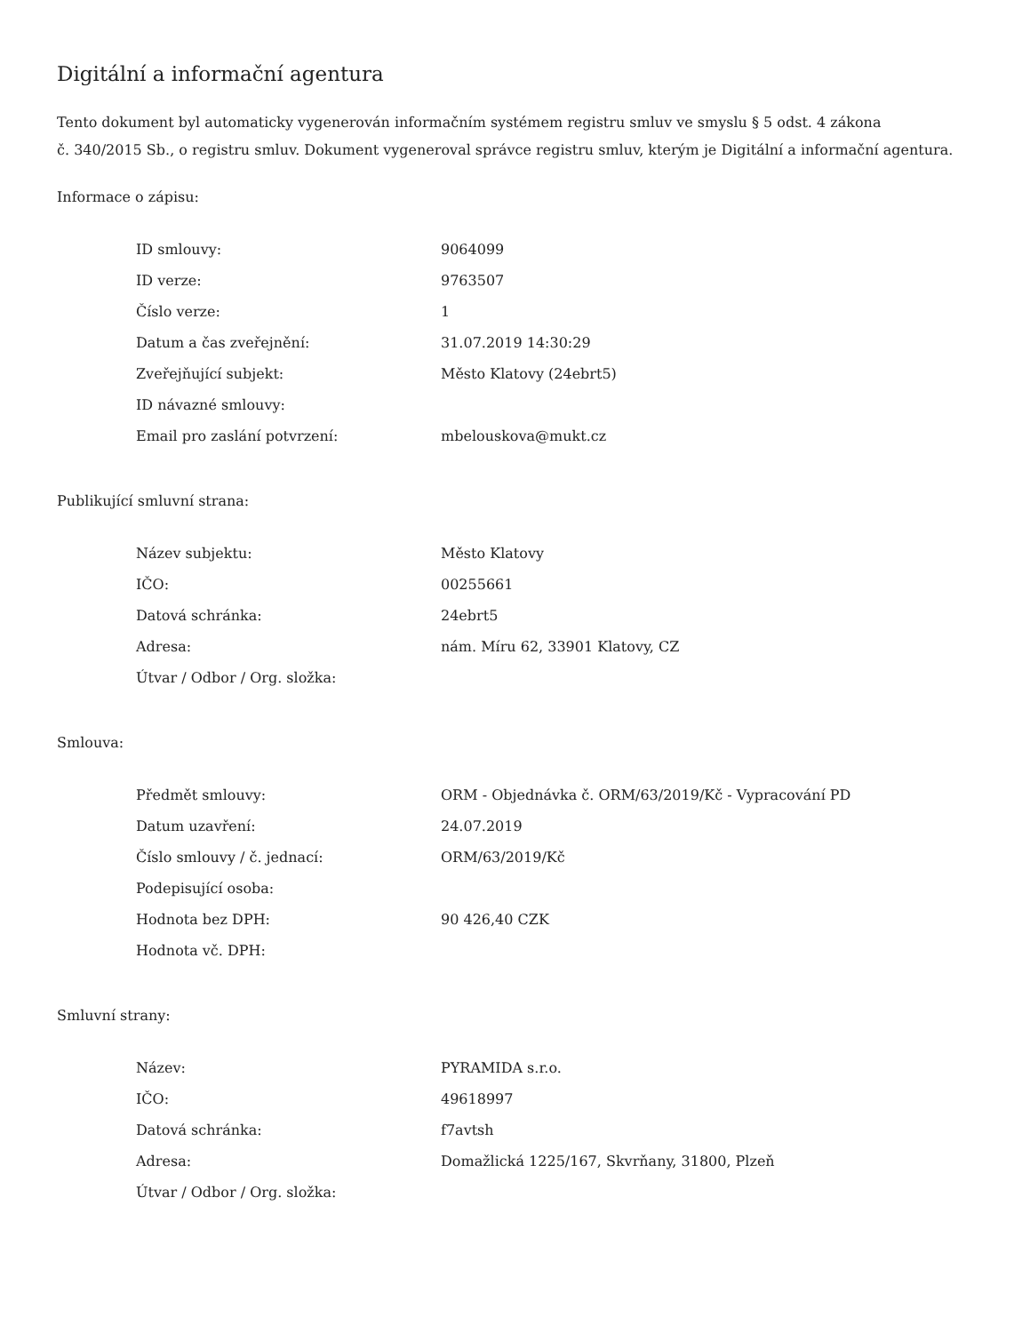Digitální a informační agentura
Tento dokument byl automaticky vygenerován informačním systémem registru smluv ve smyslu § 5 odst. 4 zákona
č. 340/2015 Sb., o registru smluv. Dokument vygeneroval správce registru smluv, kterým je Digitální a informační agentura.
Informace o zápisu:
| ID smlouvy: | 9064099 |
| ID verze: | 9763507 |
| Číslo verze: | 1 |
| Datum a čas zveřejnění: | 31.07.2019 14:30:29 |
| Zveřejňující subjekt: | Město Klatovy (24ebrt5) |
| ID návazné smlouvy: | |
| Email pro zaslání potvrzení: | mbelouskova@mukt.cz |
Publikující smluvní strana:
| Název subjektu: | Město Klatovy |
| IČO: | 00255661 |
| Datová schránka: | 24ebrt5 |
| Adresa: | nám. Míru 62, 33901 Klatovy, CZ |
| Útvar / Odbor / Org. složka: | |
Smlouva:
| Předmět smlouvy: | ORM - Objednávka č. ORM/63/2019/Kč - Vypracování PD |
| Datum uzavření: | 24.07.2019 |
| Číslo smlouvy / č. jednací: | ORM/63/2019/Kč |
| Podepisující osoba: | |
| Hodnota bez DPH: | 90 426,40 CZK |
| Hodnota vč. DPH: | |
Smluvní strany:
| Název: | PYRAMIDA s.r.o. |
| IČO: | 49618997 |
| Datová schránka: | f7avtsh |
| Adresa: | Domažlická 1225/167, Skvrňany, 31800, Plzeň |
| Útvar / Odbor / Org. složka: | |